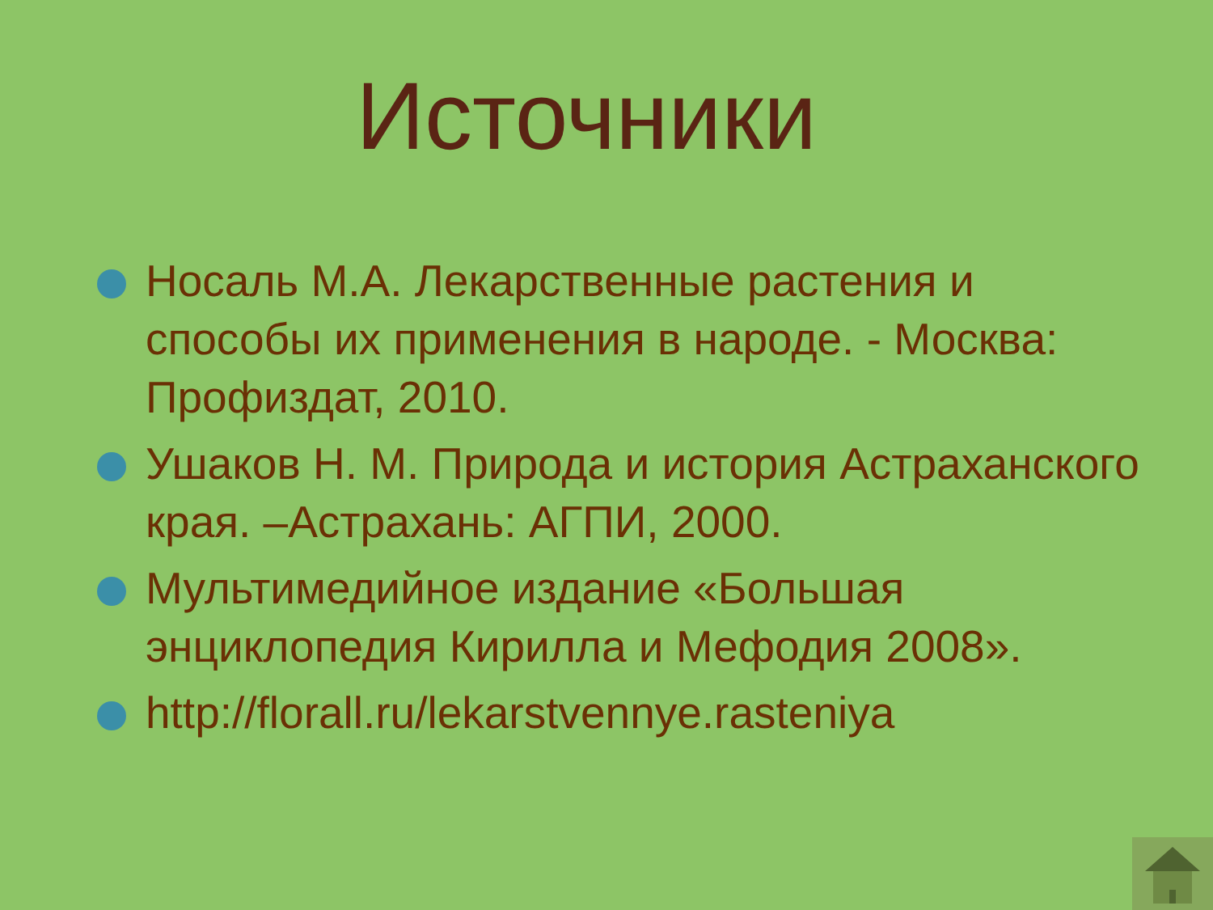Источники
Носаль М.А. Лекарственные растения и способы их применения в народе. - Москва: Профиздат, 2010.
Ушаков Н. М. Природа и история Астраханского края. –Астрахань: АГПИ, 2000.
Мультимедийное издание «Большая энциклопедия Кирилла и Мефодия 2008».
http://florall.ru/lekarstvennye.rasteniya